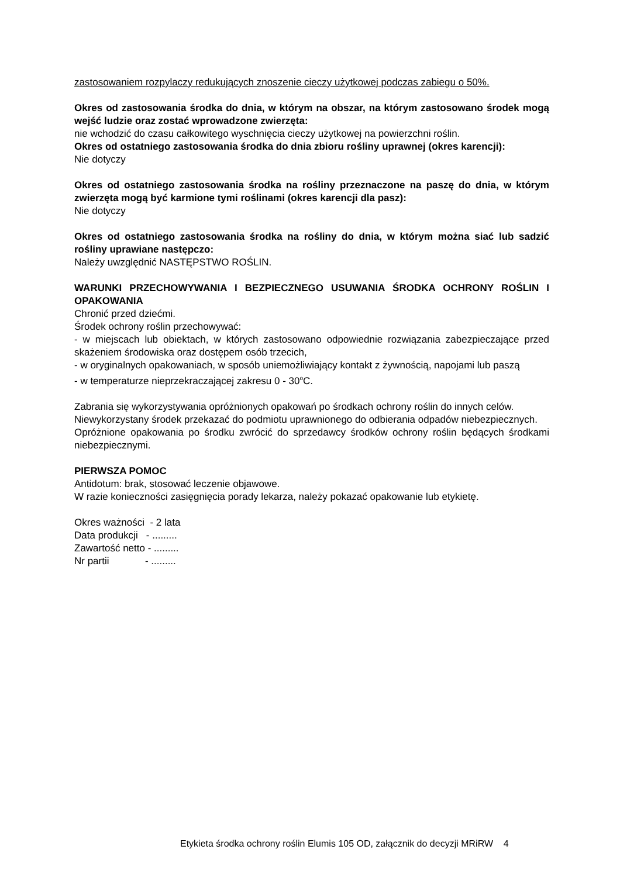zastosowaniem rozpylaczy redukujących znoszenie cieczy użytkowej podczas zabiegu o 50%.
Okres od zastosowania środka do dnia, w którym na obszar, na którym zastosowano środek mogą wejść ludzie oraz zostać wprowadzone zwierzęta:
nie wchodzić do czasu całkowitego wyschnięcia cieczy użytkowej na powierzchni roślin.
Okres od ostatniego zastosowania środka do dnia zbioru rośliny uprawnej (okres karencji):
Nie dotyczy
Okres od ostatniego zastosowania środka na rośliny przeznaczone na paszę do dnia, w którym zwierzęta mogą być karmione tymi roślinami (okres karencji dla pasz):
Nie dotyczy
Okres od ostatniego zastosowania środka na rośliny do dnia, w którym można siać lub sadzić rośliny uprawiane następczo:
Należy uwzględnić NASTĘPSTWO ROŚLIN.
WARUNKI PRZECHOWYWANIA I BEZPIECZNEGO USUWANIA ŚRODKA OCHRONY ROŚLIN I OPAKOWANIA
Chronić przed dziećmi.
Środek ochrony roślin przechowywać:
- w miejscach lub obiektach, w których zastosowano odpowiednie rozwiązania zabezpieczające przed skażeniem środowiska oraz dostępem osób trzecich,
- w oryginalnych opakowaniach, w sposób uniemożliwiający kontakt z żywnością, napojami lub paszą
- w temperaturze nieprzekraczającej zakresu 0 - 30<sup>o</sup>C.
Zabrania się wykorzystywania opróżnionych opakowań po środkach ochrony roślin do innych celów.
Niewykorzystany środek przekazać do podmiotu uprawnionego do odbierania odpadów niebezpiecznych.
Opróżnione opakowania po środku zwrócić do sprzedawcy środków ochrony roślin będących środkami niebezpiecznymi.
PIERWSZA POMOC
Antidotum: brak, stosować leczenie objawowe.
W razie konieczności zasięgnięcia porady lekarza, należy pokazać opakowanie lub etykietę.
Okres ważności - 2 lata
Data produkcji - .........
Zawartość netto - .........
Nr partii - .........
Etykieta środka ochrony roślin Elumis 105 OD, załącznik do decyzji MRiRW 4